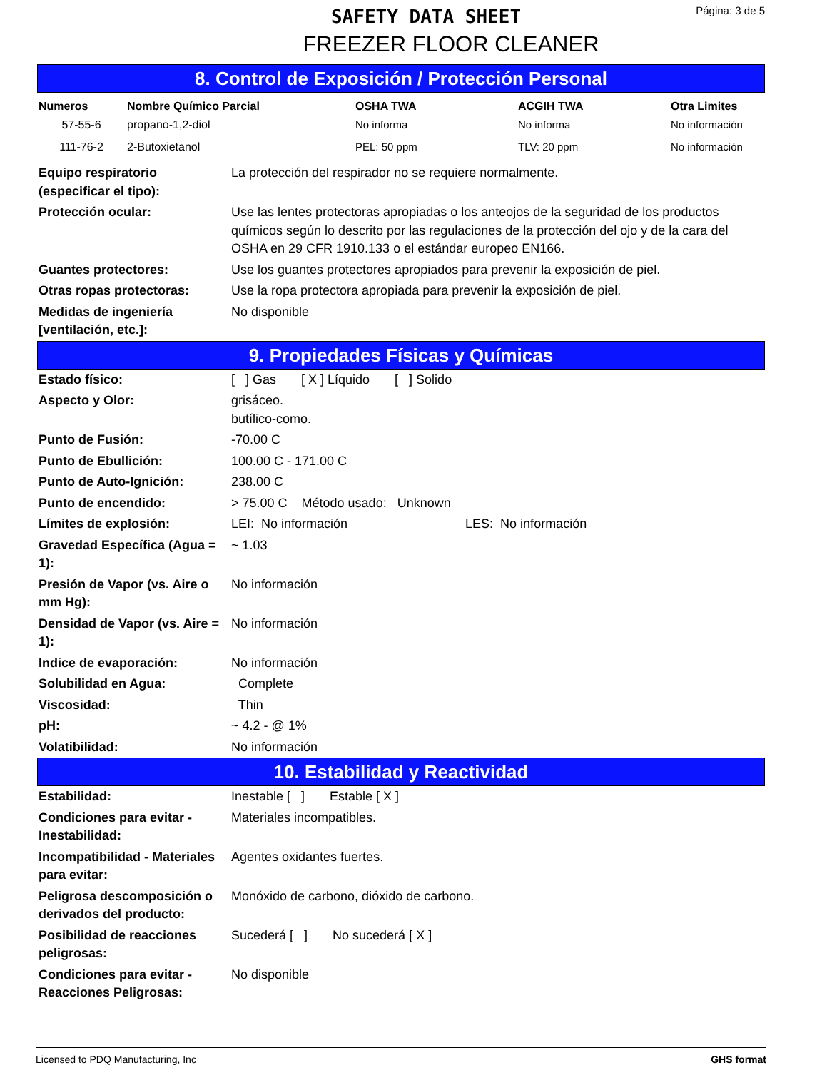SAFETY DATA SHEET
FREEZER FLOOR CLEANER
Página: 3 de 5
8. Control de Exposición / Protección Personal
| Numeros | Nombre Químico Parcial | OSHA TWA | ACGIH TWA | Otra Limites |
| --- | --- | --- | --- | --- |
| 57-55-6 | propano-1,2-diol | No informa | No informa | No información |
| 111-76-2 | 2-Butoxietanol | PEL: 50 ppm | TLV: 20 ppm | No información |
| Equipo respiratorio (especificar el tipo): | La protección del respirador no se requiere normalmente. |
| Protección ocular: | Use las lentes protectoras apropiadas o los anteojos de la seguridad de los productos químicos según lo descrito por las regulaciones de la protección del ojo y de la cara del OSHA en 29 CFR 1910.133 o el estándar europeo EN166. |
| Guantes protectores: | Use los guantes protectores apropiados para prevenir la exposición de piel. |
| Otras ropas protectoras: | Use la ropa protectora apropiada para prevenir la exposición de piel. |
| Medidas de ingeniería [ventilación, etc.]: | No disponible |
9. Propiedades Físicas y Químicas
| Estado físico: | [ ] Gas [ X ] Líquido [ ] Solido |
| Aspecto y Olor: | grisáceo. butílico-como. |
| Punto de Fusión: | -70.00 C |
| Punto de Ebullición: | 100.00 C - 171.00 C |
| Punto de Auto-Ignición: | 238.00 C |
| Punto de encendido: | > 75.00 C Método usado: Unknown |
| Límites de explosión: | LEI: No información LES: No información |
| Gravedad Específica (Agua = 1): | ~ 1.03 |
| Presión de Vapor (vs. Aire o mm Hg): | No información |
| Densidad de Vapor (vs. Aire = 1): | No información |
| Indice de evaporación: | No información |
| Solubilidad en Agua: | Complete |
| Viscosidad: | Thin |
| pH: | ~ 4.2 - @ 1% |
| Volatibilidad: | No información |
10. Estabilidad y Reactividad
| Estabilidad: | Inestable [ ] Estable [ X ] |
| Condiciones para evitar - Inestabilidad: | Materiales incompatibles. |
| Incompatibilidad - Materiales para evitar: | Agentes oxidantes fuertes. |
| Peligrosa descomposición o derivados del producto: | Monóxido de carbono, dióxido de carbono. |
| Posibilidad de reacciones peligrosas: | Sucederá [ ] No sucederá [ X ] |
| Condiciones para evitar - Reacciones Peligrosas: | No disponible |
Licensed to PDQ Manufacturing, Inc GHS format